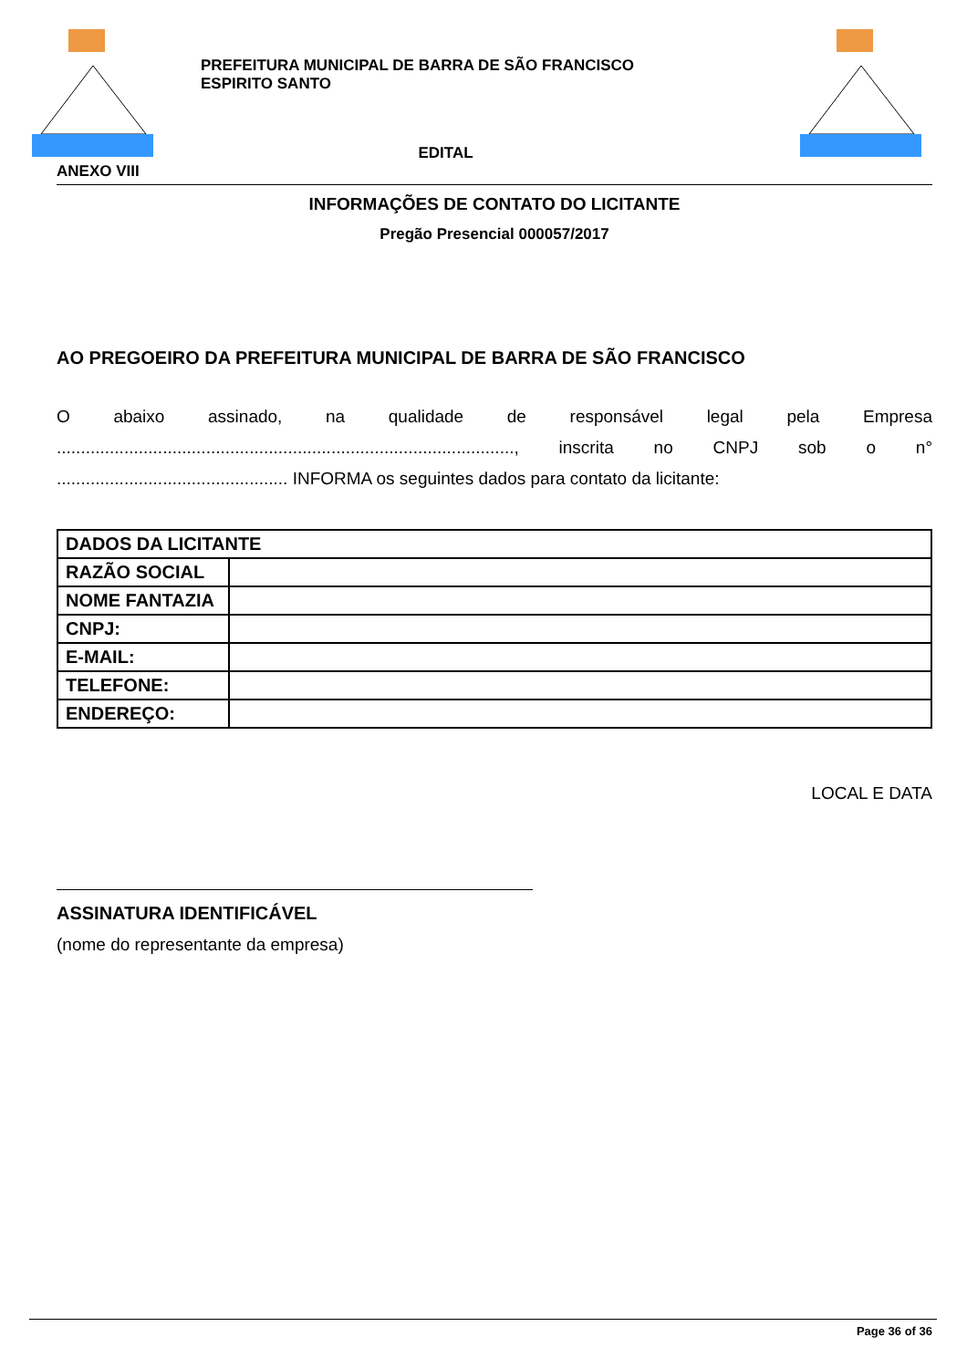PREFEITURA MUNICIPAL DE BARRA DE SÃO FRANCISCO
ESPIRITO SANTO
EDITAL
ANEXO VIII
INFORMAÇÕES DE CONTATO DO LICITANTE
Pregão Presencial 000057/2017
AO PREGOEIRO DA PREFEITURA MUNICIPAL DE BARRA DE SÃO FRANCISCO
O abaixo assinado, na qualidade de responsável legal pela Empresa ..............................................................................................., inscrita no CNPJ sob o n° ................................................ INFORMA os seguintes dados para contato da licitante:
| DADOS DA LICITANTE | |
| RAZÃO SOCIAL | |
| NOME FANTAZIA | |
| CNPJ: | |
| E-MAIL: | |
| TELEFONE: | |
| ENDEREÇO: | |
LOCAL E DATA
ASSINATURA IDENTIFICÁVEL
(nome do representante da empresa)
Page 36 of 36